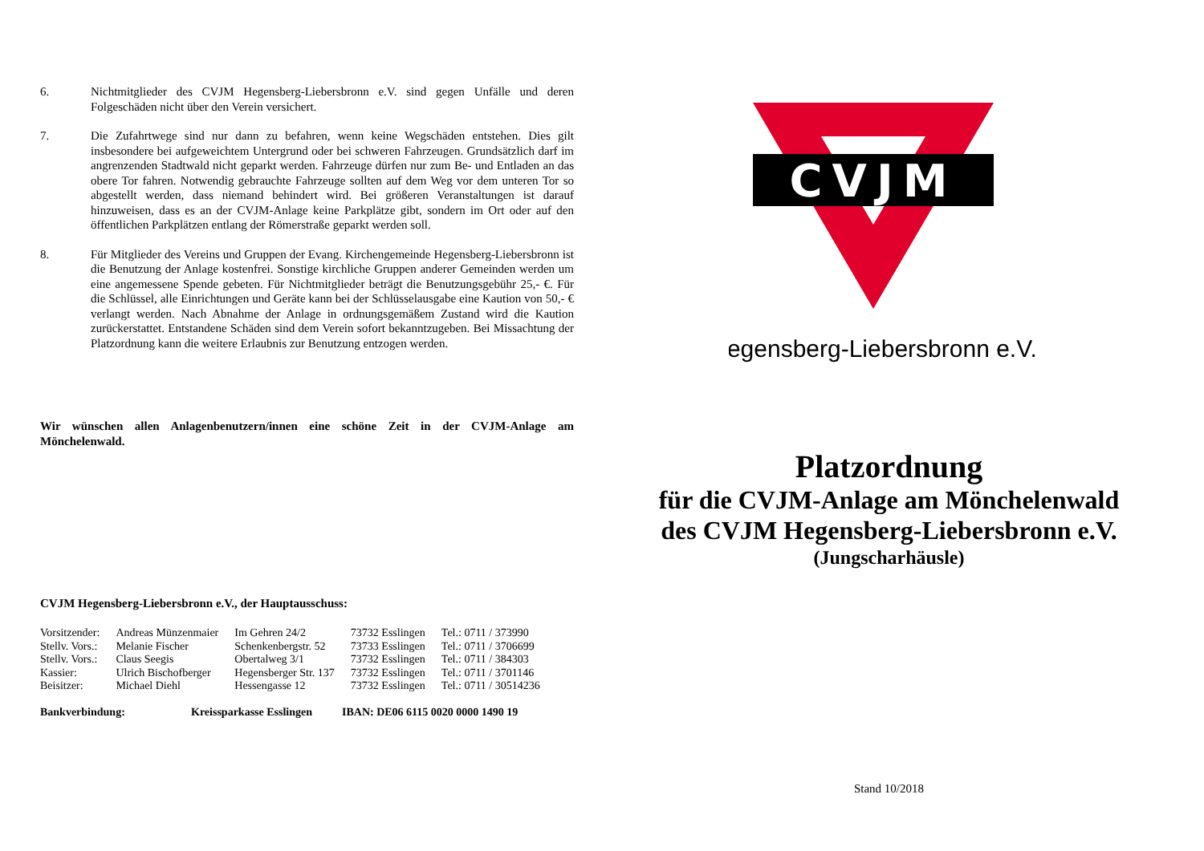6. Nichtmitglieder des CVJM Hegensberg-Liebersbronn e.V. sind gegen Unfälle und deren Folgeschäden nicht über den Verein versichert.
7. Die Zufahrtwege sind nur dann zu befahren, wenn keine Wegschäden entstehen. Dies gilt insbesondere bei aufgeweichtem Untergrund oder bei schweren Fahrzeugen. Grundsätzlich darf im angrenzenden Stadtwald nicht geparkt werden. Fahrzeuge dürfen nur zum Be- und Entladen an das obere Tor fahren. Notwendig gebrauchte Fahrzeuge sollten auf dem Weg vor dem unteren Tor so abgestellt werden, dass niemand behindert wird. Bei größeren Veranstaltungen ist darauf hinzuweisen, dass es an der CVJM-Anlage keine Parkplätze gibt, sondern im Ort oder auf den öffentlichen Parkplätzen entlang der Römerstraße geparkt werden soll.
8. Für Mitglieder des Vereins und Gruppen der Evang. Kirchengemeinde Hegensberg-Liebersbronn ist die Benutzung der Anlage kostenfrei. Sonstige kirchliche Gruppen anderer Gemeinden werden um eine angemessene Spende gebeten. Für Nichtmitglieder beträgt die Benutzungsgebühr 25,- €. Für die Schlüssel, alle Einrichtungen und Geräte kann bei der Schlüsselausgabe eine Kaution von 50,- € verlangt werden. Nach Abnahme der Anlage in ordnungsgemäßem Zustand wird die Kaution zurückerstattet. Entstandene Schäden sind dem Verein sofort bekanntzugeben. Bei Missachtung der Platzordnung kann die weitere Erlaubnis zur Benutzung entzogen werden.
Wir wünschen allen Anlagenbenutzern/innen eine schöne Zeit in der CVJM-Anlage am Mönchelenwald.
CVJM Hegensberg-Liebersbronn e.V., der Hauptausschuss:
| Vorsitzender: | Andreas Münzenmaier | Im Gehren 24/2 | 73732 Esslingen | Tel.: 0711 / 373990 |
| Stellv. Vors.: | Melanie Fischer | Schenkenbergstr. 52 | 73733 Esslingen | Tel.: 0711 / 3706699 |
| Stellv. Vors.: | Claus Seegis | Obertalweg 3/1 | 73732 Esslingen | Tel.: 0711 / 384303 |
| Kassier: | Ulrich Bischofberger | Hegensberger Str. 137 | 73732 Esslingen | Tel.: 0711 / 3701146 |
| Beisitzer: | Michael Diehl | Hessengasse 12 | 73732 Esslingen | Tel.: 0711 / 30514236 |
Bankverbindung: Kreissparkasse Esslingen IBAN: DE06 6115 0020 0000 1490 19
CVJM
Hegensberg-Liebersbronn e.V.
Platzordnung
für die CVJM-Anlage am Mönchelenwald
des CVJM Hegensberg-Liebersbronn e.V.
(Jungscharhäusle)
Stand 10/2018